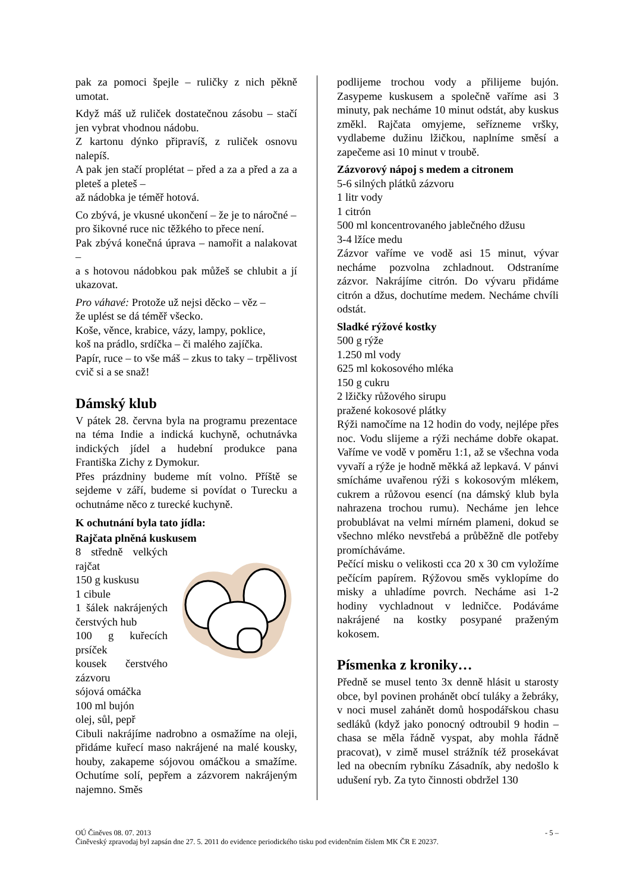pak za pomoci špejle – ruličky z nich pěkně umotat.
Když máš už ruliček dostatečnou zásobu – stačí jen vybrat vhodnou nádobu.
Z kartonu dýnko připravíš, z ruliček osnovu nalepíš.
A pak jen stačí proplétat – před a za a před a za a pleteš a pleteš –
až nádobka je téměř hotová.
Co zbývá, je vkusné ukončení – že je to náročné –
pro šikovné ruce nic těžkého to přece není.
Pak zbývá konečná úprava – namořit a nalakovat –
a s hotovou nádobkou pak můžeš se chlubit a jí ukazovat.
Pro váhavé: Protože už nejsi děcko – věz –
že uplést se dá téměř všecko.
Koše, věnce, krabice, vázy, lampy, poklice,
koš na prádlo, srdíčka – či malého zajíčka.
Papír, ruce – to vše máš – zkus to taky – trpělivost cvič si a se snaž!
Dámský klub
V pátek 28. června byla na programu prezentace na téma Indie a indická kuchyně, ochutnávka indických jídel a hudební produkce pana Františka Zichy z Dymokur.
Přes prázdniny budeme mít volno. Příště se sejdeme v září, budeme si povídat o Turecku a ochutnáme něco z turecké kuchyně.
K ochutnání byla tato jídla:
Rajčata plněná kuskusem
8 středně velkých rajčat
150 g kuskusu
1 cibule
1 šálek nakrájených čerstvých hub
100 g kuřecích prsíček
kousek čerstvého zázvoru
sójová omáčka
100 ml bujón
olej, sůl, pepř
Cibuli nakrájíme nadrobno a osmažíme na oleji, přidáme kuřecí maso nakrájené na malé kousky, houby, zakapeme sójovou omáčkou a smažíme. Ochutíme solí, pepřem a zázvorem nakrájeným najemno. Směs
podlijeme trochou vody a přilijeme bujón. Zasypeme kuskusem a společně vaříme asi 3 minuty, pak necháme 10 minut odstát, aby kuskus změkl. Rajčata omyjeme, seřízneme vršky, vydlabeme dužinu lžičkou, naplníme směsí a zapečeme asi 10 minut v troubě.
Zázvorový nápoj s medem a citronem
5-6 silných plátků zázvoru
1 litr vody
1 citrón
500 ml koncentrovaného jablečného džusu
3-4 lžíce medu
Zázvor vaříme ve vodě asi 15 minut, vývar necháme pozvolna zchladnout. Odstraníme zázvor. Nakrájíme citrón. Do vývaru přidáme citrón a džus, dochutíme medem. Necháme chvíli odstát.
Sladké rýžové kostky
500 g rýže
1.250 ml vody
625 ml kokosového mléka
150 g cukru
2 lžičky růžového sirupu
pražené kokosové plátky
Rýži namočíme na 12 hodin do vody, nejlépe přes noc. Vodu slijeme a rýži necháme dobře okapat. Vaříme ve vodě v poměru 1:1, až se všechna voda vyvaří a rýže je hodně měkká až lepkavá. V pánvi smícháme uvařenou rýži s kokosovým mlékem, cukrem a růžovou esencí (na dámský klub byla nahrazena trochou rumu). Necháme jen lehce probublávat na velmi mírném plameni, dokud se všechno mléko nevstřebá a průběžně dle potřeby promícháváme.
Pečící misku o velikosti cca 20 x 30 cm vyložíme pečícím papírem. Rýžovou směs vyklopíme do misky a uhladíme povrch. Necháme asi 1-2 hodiny vychladnout v ledničce. Podáváme nakrájené na kostky posypané praženým kokosem.
Písmenka z kroniky…
Předně se musel tento 3x denně hlásit u starosty obce, byl povinen prohánět obcí tuláky a žebráky, v noci musel zahánět domů hospodářskou chasu sedláků (když jako ponocný odtroubil 9 hodin – chasa se měla řádně vyspat, aby mohla řádně pracovat), v zimě musel strážník též prosekávat led na obecním rybníku Zásadník, aby nedošlo k udušení ryb. Za tyto činnosti obdržel 130
- 5 – OÚ Činěves 08. 07. 2013
Činěveský zpravodaj byl zapsán dne 27. 5. 2011 do evidence periodického tisku pod evidenčním číslem MK ČR E 20237.